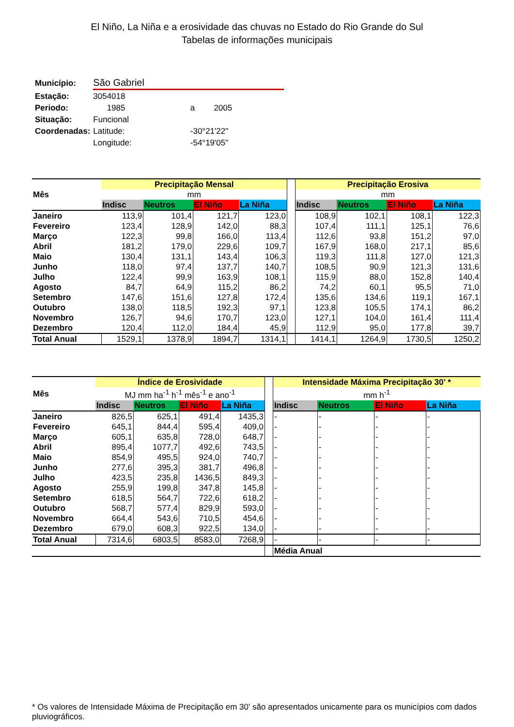El Niño, La Niña e a erosividade das chuvas no Estado do Rio Grande do Sul
Tabelas de informações municipais
| Município: | São Gabriel | | |
| Estação: | 3054018 | | |
| Periodo: | 1985 | a | 2005 |
| Situação: | Funcional | | |
| Coordenadas: | Latitude: | -30°21'22" | |
| | Longitude: | -54°19'05" | |
| Mês | Precipitação Mensal | | | | | Precipitação Erosiva | | | |
| --- | --- | --- | --- | --- | --- | --- | --- | --- | --- |
| | mm | | | | | mm | | | |
| | Indisc | Neutros | El Niño | La Niña | | Indisc | Neutros | El Niño | La Niña |
| Janeiro | 113,9 | 101,4 | 121,7 | 123,0 | | 108,9 | 102,1 | 108,1 | 122,3 |
| Fevereiro | 123,4 | 128,9 | 142,0 | 88,3 | | 107,4 | 111,1 | 125,1 | 76,6 |
| Março | 122,3 | 99,8 | 166,0 | 113,4 | | 112,6 | 93,8 | 151,2 | 97,0 |
| Abril | 181,2 | 179,0 | 229,6 | 109,7 | | 167,9 | 168,0 | 217,1 | 85,6 |
| Maio | 130,4 | 131,1 | 143,4 | 106,3 | | 119,3 | 111,8 | 127,0 | 121,3 |
| Junho | 118,0 | 97,4 | 137,7 | 140,7 | | 108,5 | 90,9 | 121,3 | 131,6 |
| Julho | 122,4 | 99,9 | 163,9 | 108,1 | | 115,9 | 88,0 | 152,8 | 140,4 |
| Agosto | 84,7 | 64,9 | 115,2 | 86,2 | | 74,2 | 60,1 | 95,5 | 71,0 |
| Setembro | 147,6 | 151,6 | 127,8 | 172,4 | | 135,6 | 134,6 | 119,1 | 167,1 |
| Outubro | 138,0 | 118,5 | 192,3 | 97,1 | | 123,8 | 105,5 | 174,1 | 86,2 |
| Novembro | 126,7 | 94,6 | 170,7 | 123,0 | | 127,1 | 104,0 | 161,4 | 111,4 |
| Dezembro | 120,4 | 112,0 | 184,4 | 45,9 | | 112,9 | 95,0 | 177,8 | 39,7 |
| Total Anual | 1529,1 | 1378,9 | 1894,7 | 1314,1 | | 1414,1 | 1264,9 | 1730,5 | 1250,2 |
| Mês | Índice de Erosividade | | | | | Intensidade Máxima Precipitação 30' * | | | |
| --- | --- | --- | --- | --- | --- | --- | --- | --- | --- |
| | MJ mm ha<sup>-1</sup> h<sup>-1</sup> mês<sup>-1</sup> e ano<sup>-1</sup> | | | | | mm h<sup>-1</sup> | | | |
| | Indisc | Neutros | El Niño | La Niña | | Indisc | Neutros | El Niño | La Niña |
| Janeiro | 826,5 | 625,1 | 491,4 | 1435,3 | | - | - | - | - |
| Fevereiro | 645,1 | 844,4 | 595,4 | 409,0 | | - | - | - | - |
| Março | 605,1 | 635,8 | 728,0 | 648,7 | | - | - | - | - |
| Abril | 895,4 | 1077,7 | 492,6 | 743,5 | | - | - | - | - |
| Maio | 854,9 | 495,5 | 924,0 | 740,7 | | - | - | - | - |
| Junho | 277,6 | 395,3 | 381,7 | 496,8 | | - | - | - | - |
| Julho | 423,5 | 235,8 | 1436,5 | 849,3 | | - | - | - | - |
| Agosto | 255,9 | 199,8 | 347,8 | 145,8 | | - | - | - | - |
| Setembro | 618,5 | 564,7 | 722,6 | 618,2 | | - | - | - | - |
| Outubro | 568,7 | 577,4 | 829,9 | 593,0 | | - | - | - | - |
| Novembro | 664,4 | 543,6 | 710,5 | 454,6 | | - | - | - | - |
| Dezembro | 679,0 | 608,3 | 922,5 | 134,0 | | - | - | - | - |
| Total Anual | 7314,6 | 6803,5 | 8583,0 | 7268,9 | | - | - | - | - |
| | | | | | | Média Anual | | | |
* Os valores de Intensidade Máxima de Precipitação em 30' são apresentados unicamente para os municípios com dados pluviográficos.